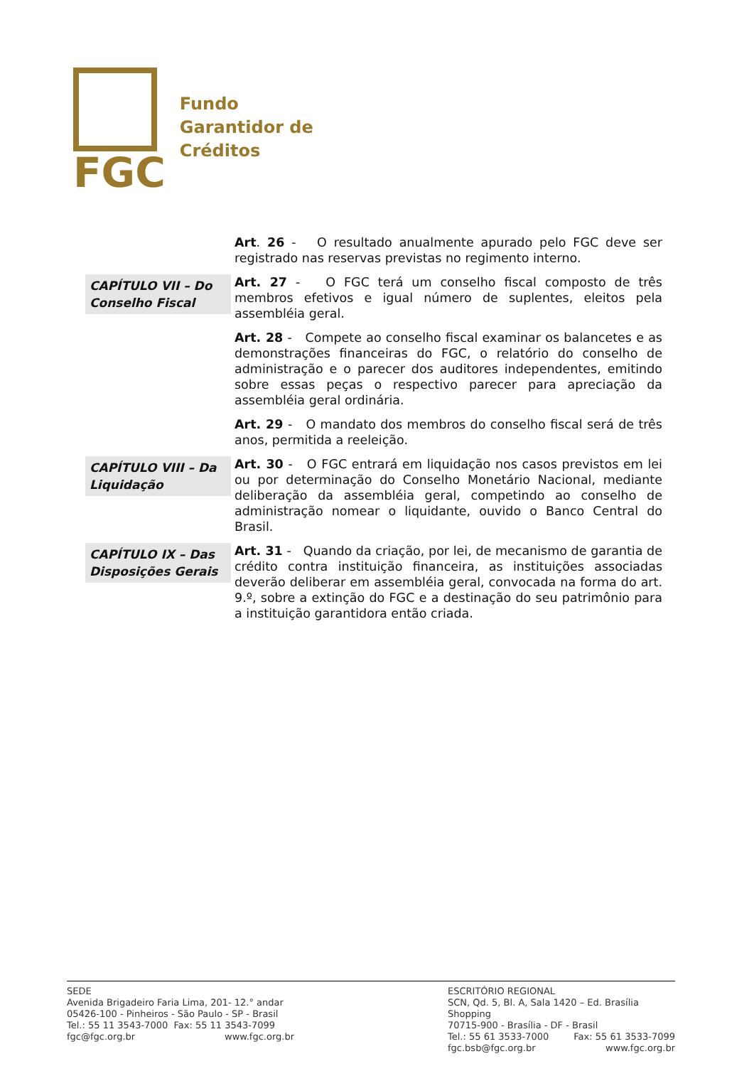FGC
Fundo
Garantidor de
Créditos
Art. 26 - O resultado anualmente apurado pelo FGC deve ser registrado nas reservas previstas no regimento interno.
CAPÍTULO VII – Do Conselho Fiscal
Art. 27 - O FGC terá um conselho fiscal composto de três membros efetivos e igual número de suplentes, eleitos pela assembléia geral.
Art. 28 - Compete ao conselho fiscal examinar os balancetes e as demonstrações financeiras do FGC, o relatório do conselho de administração e o parecer dos auditores independentes, emitindo sobre essas peças o respectivo parecer para apreciação da assembléia geral ordinária.
Art. 29 - O mandato dos membros do conselho fiscal será de três anos, permitida a reeleição.
CAPÍTULO VIII – Da Liquidação
Art. 30 - O FGC entrará em liquidação nos casos previstos em lei ou por determinação do Conselho Monetário Nacional, mediante deliberação da assembléia geral, competindo ao conselho de administração nomear o liquidante, ouvido o Banco Central do Brasil.
CAPÍTULO IX – Das Disposições Gerais
Art. 31 - Quando da criação, por lei, de mecanismo de garantia de crédito contra instituição financeira, as instituições associadas deverão deliberar em assembléia geral, convocada na forma do art. 9.º, sobre a extinção do FGC e a destinação do seu patrimônio para a instituição garantidora então criada.
SEDE
Avenida Brigadeiro Faria Lima, 201- 12.° andar
05426-100 - Pinheiros - São Paulo - SP - Brasil
Tel.: 55 11 3543-7000 Fax: 55 11 3543-7099
fgc@fgc.org.br www.fgc.org.br
ESCRITÓRIO REGIONAL
SCN, Qd. 5, Bl. A, Sala 1420 – Ed. Brasília Shopping
70715-900 - Brasília - DF - Brasil
Tel.: 55 61 3533-7000 Fax: 55 61 3533-7099
fgc.bsb@fgc.org.br www.fgc.org.br